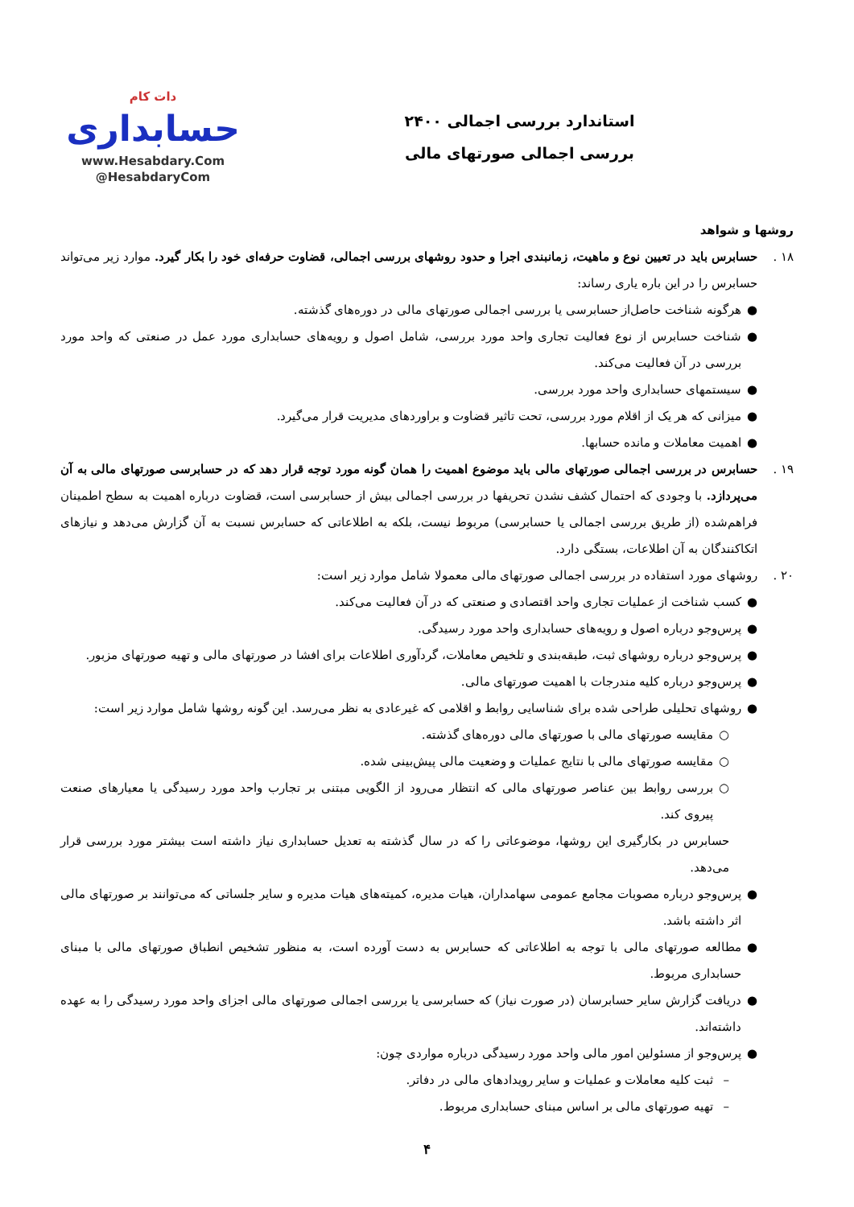استاندارد بررسی اجمالی ۲۴۰۰
بررسی اجمالی صورتهای مالی
دات کام
حسابداری
www.Hesabdary.Com
@HesabdaryCom
روشها و شواهد
۱۸ . حسابرس باید در تعیین نوع و ماهیت، زمانبندی اجرا و حدود روشهای بررسی اجمالی، قضاوت حرفه‌ای خود را بکار گیرد. موارد زیر می‌تواند حسابرس را در این باره یاری رساند:
● هرگونه شناخت حاصل‌از حسابرسی یا بررسی اجمالی صورتهای مالی در دوره‌های گذشته.
● شناخت حسابرس از نوع فعالیت تجاری واحد مورد بررسی، شامل اصول و رویه‌های حسابداری مورد عمل در صنعتی که واحد مورد بررسی در آن فعالیت می‌کند.
● سیستمهای حسابداری واحد مورد بررسی.
● میزانی که هر یک از اقلام مورد بررسی، تحت تاثیر قضاوت و براوردهای مدیریت قرار می‌گیرد.
● اهمیت معاملات و مانده حسابها.
۱۹ . حسابرس در بررسی اجمالی صورتهای مالی باید موضوع اهمیت را همان گونه مورد توجه قرار دهد که در حسابرسی صورتهای مالی به آن می‌پردازد. با وجودی که احتمال کشف نشدن تحریفها در بررسی اجمالی بیش از حسابرسی است، قضاوت درباره اهمیت به سطح اطمینان فراهم‌شده (از طریق بررسی اجمالی یا حسابرسی) مربوط نیست، بلکه به اطلاعاتی که حسابرس نسبت به آن گزارش می‌دهد و نیازهای اتکاکنندگان به آن اطلاعات، بستگی دارد.
۲۰ . روشهای مورد استفاده در بررسی اجمالی صورتهای مالی معمولا شامل موارد زیر است:
● کسب شناخت از عملیات تجاری واحد اقتصادی و صنعتی که در آن فعالیت می‌کند.
● پرس‌وجو درباره اصول و رویه‌های حسابداری واحد مورد رسیدگی.
● پرس‌وجو درباره روشهای ثبت، طبقه‌بندی و تلخیص معاملات، گردآوری اطلاعات برای افشا در صورتهای مالی و تهیه صورتهای مزبور.
● پرس‌وجو درباره کلیه مندرجات با اهمیت صورتهای مالی.
● روشهای تحلیلی طراحی شده برای شناسایی روابط و اقلامی که غیرعادی به نظر می‌رسد. این گونه روشها شامل موارد زیر است:
○ مقایسه صورتهای مالی با صورتهای مالی دوره‌های گذشته.
○ مقایسه صورتهای مالی با نتایج عملیات و وضعیت مالی پیش‌بینی شده.
○ بررسی روابط بین عناصر صورتهای مالی که انتظار می‌رود از الگویی مبتنی بر تجارب واحد مورد رسیدگی یا معیارهای صنعت پیروی کند.
حسابرس در بکارگیری این روشها، موضوعاتی را که در سال گذشته به تعدیل حسابداری نیاز داشته است بیشتر مورد بررسی قرار می‌دهد.
● پرس‌وجو درباره مصوبات مجامع عمومی سهامداران، هیات مدیره، کمیته‌های هیات مدیره و سایر جلساتی که می‌توانند بر صورتهای مالی اثر داشته باشد.
● مطالعه صورتهای مالی با توجه به اطلاعاتی که حسابرس به دست آورده است، به منظور تشخیص انطباق صورتهای مالی با مبنای حسابداری مربوط.
● دریافت گزارش سایر حسابرسان (در صورت نیاز) که حسابرسی یا بررسی اجمالی صورتهای مالی اجزای واحد مورد رسیدگی را به عهده داشته‌اند.
● پرس‌وجو از مسئولین امور مالی واحد مورد رسیدگی درباره مواردی چون:
– ثبت کلیه معاملات و عملیات و سایر رویدادهای مالی در دفاتر.
– تهیه صورتهای مالی بر اساس مبنای حسابداری مربوط.
۴